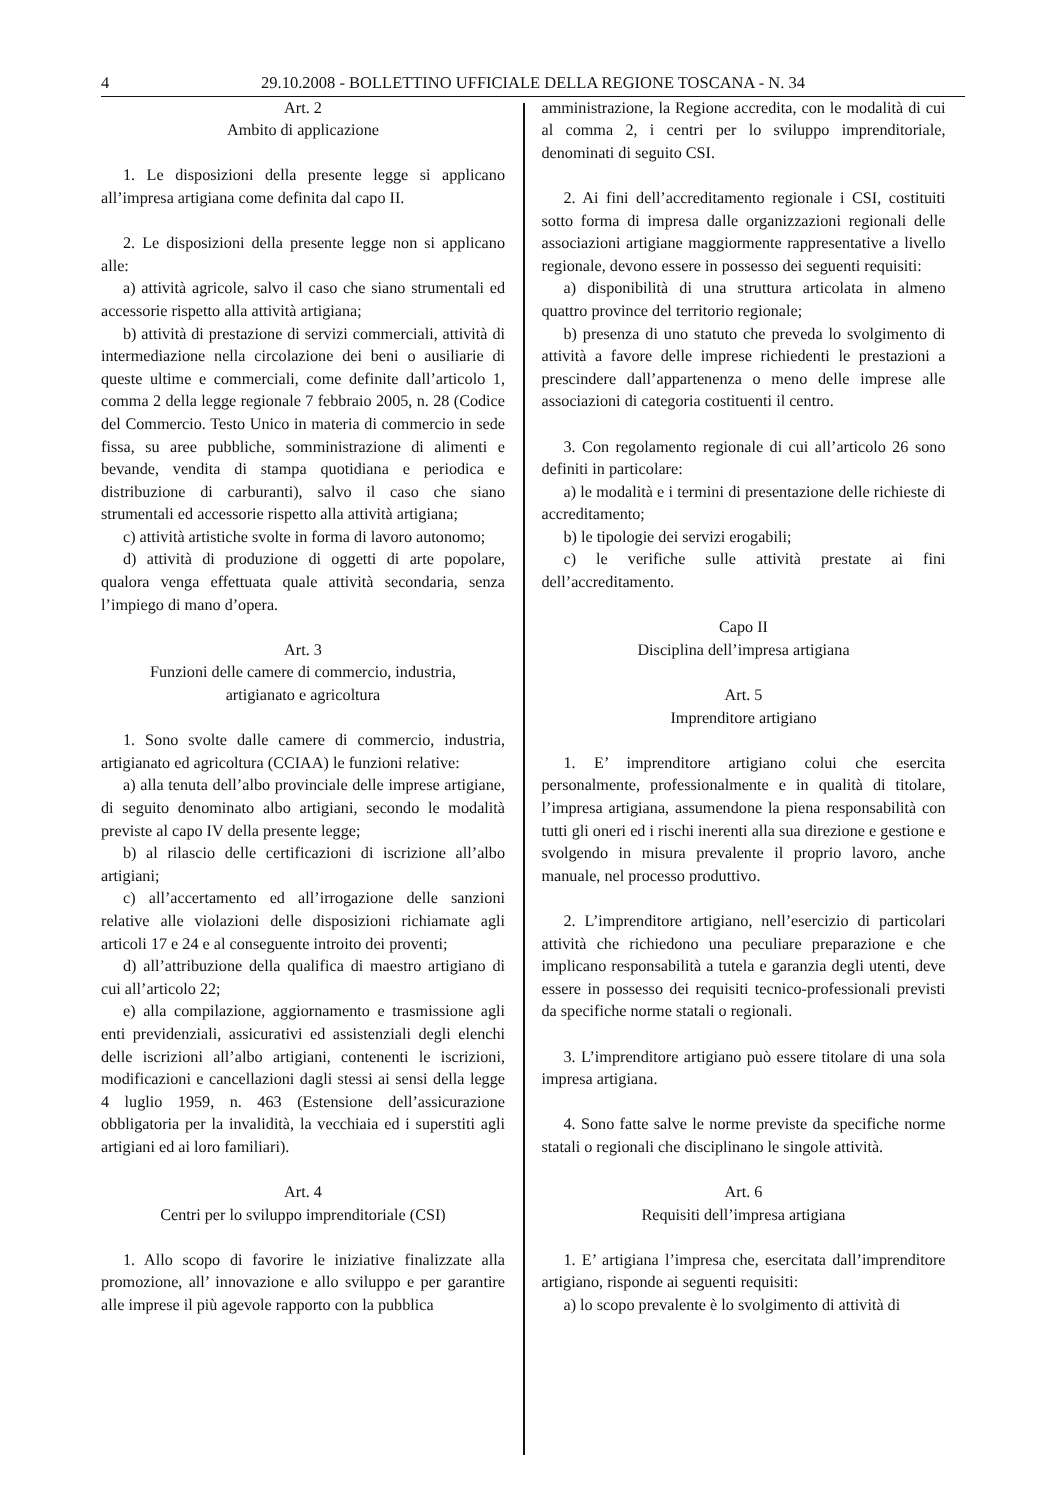4 29.10.2008 - BOLLETTINO UFFICIALE DELLA REGIONE TOSCANA - N. 34
Art. 2
Ambito di applicazione
1. Le disposizioni della presente legge si applicano all’impresa artigiana come definita dal capo II.
2. Le disposizioni della presente legge non si applicano alle:
a) attività agricole, salvo il caso che siano strumentali ed accessorie rispetto alla attività artigiana;
b) attività di prestazione di servizi commerciali, attività di intermediazione nella circolazione dei beni o ausiliarie di queste ultime e commerciali, come definite dall’articolo 1, comma 2 della legge regionale 7 febbraio 2005, n. 28 (Codice del Commercio. Testo Unico in materia di commercio in sede fissa, su aree pubbliche, somministrazione di alimenti e bevande, vendita di stampa quotidiana e periodica e distribuzione di carburanti), salvo il caso che siano strumentali ed accessorie rispetto alla attività artigiana;
c) attività artistiche svolte in forma di lavoro autonomo;
d) attività di produzione di oggetti di arte popolare, qualora venga effettuata quale attività secondaria, senza l’impiego di mano d’opera.
Art. 3
Funzioni delle camere di commercio, industria,
artigianato e agricoltura
1. Sono svolte dalle camere di commercio, industria, artigianato ed agricoltura (CCIAA) le funzioni relative:
a) alla tenuta dell’albo provinciale delle imprese artigiane, di seguito denominato albo artigiani, secondo le modalità previste al capo IV della presente legge;
b) al rilascio delle certificazioni di iscrizione all’albo artigiani;
c) all’accertamento ed all’irrogazione delle sanzioni relative alle violazioni delle disposizioni richiamate agli articoli 17 e 24 e al conseguente introito dei proventi;
d) all’attribuzione della qualifica di maestro artigiano di cui all’articolo 22;
e) alla compilazione, aggiornamento e trasmissione agli enti previdenziali, assicurativi ed assistenziali degli elenchi delle iscrizioni all’albo artigiani, contenenti le iscrizioni, modificazioni e cancellazioni dagli stessi ai sensi della legge 4 luglio 1959, n. 463 (Estensione dell’assicurazione obbligatoria per la invalidità, la vecchiaia ed i superstiti agli artigiani ed ai loro familiari).
Art. 4
Centri per lo sviluppo imprenditoriale (CSI)
1. Allo scopo di favorire le iniziative finalizzate alla promozione, all’ innovazione e allo sviluppo e per garantire alle imprese il più agevole rapporto con la pubblica
amministrazione, la Regione accredita, con le modalità di cui al comma 2, i centri per lo sviluppo imprenditoriale, denominati di seguito CSI.
2. Ai fini dell’accreditamento regionale i CSI, costituiti sotto forma di impresa dalle organizzazioni regionali delle associazioni artigiane maggiormente rappresentative a livello regionale, devono essere in possesso dei seguenti requisiti:
a) disponibilità di una struttura articolata in almeno quattro province del territorio regionale;
b) presenza di uno statuto che preveda lo svolgimento di attività a favore delle imprese richiedenti le prestazioni a prescindere dall’appartenenza o meno delle imprese alle associazioni di categoria costituenti il centro.
3. Con regolamento regionale di cui all’articolo 26 sono definiti in particolare:
a) le modalità e i termini di presentazione delle richieste di accreditamento;
b) le tipologie dei servizi erogabili;
c) le verifiche sulle attività prestate ai fini dell’accreditamento.
Capo II
Disciplina dell’impresa artigiana
Art. 5
Imprenditore artigiano
1. E’ imprenditore artigiano colui che esercita personalmente, professionalmente e in qualità di titolare, l’impresa artigiana, assumendone la piena responsabilità con tutti gli oneri ed i rischi inerenti alla sua direzione e gestione e svolgendo in misura prevalente il proprio lavoro, anche manuale, nel processo produttivo.
2. L’imprenditore artigiano, nell’esercizio di particolari attività che richiedono una peculiare preparazione e che implicano responsabilità a tutela e garanzia degli utenti, deve essere in possesso dei requisiti tecnico-professionali previsti da specifiche norme statali o regionali.
3. L’imprenditore artigiano può essere titolare di una sola impresa artigiana.
4. Sono fatte salve le norme previste da specifiche norme statali o regionali che disciplinano le singole attività.
Art. 6
Requisiti dell’impresa artigiana
1. E’ artigiana l’impresa che, esercitata dall’imprenditore artigiano, risponde ai seguenti requisiti:
a) lo scopo prevalente è lo svolgimento di attività di